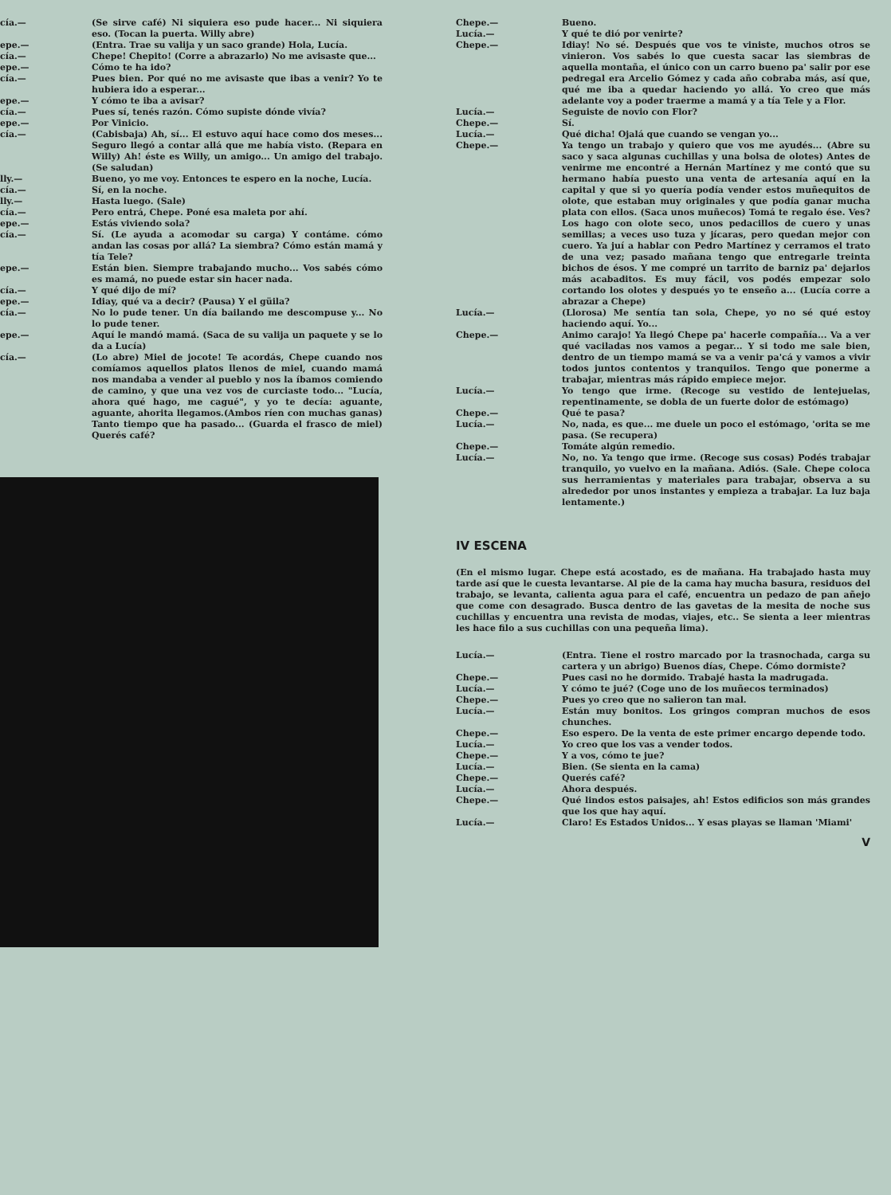cía.— (Se sirve café) Ni siquiera eso pude hacer... Ni siquiera eso. (Tocan la puerta. Willy abre)
epe.— (Entra. Trae su valija y un saco grande) Hola, Lucía.
cía.— Chepe! Chepito! (Corre a abrazarlo) No me avisaste que...
epe.— Cómo te ha ido?
cía.— Pues bien. Por qué no me avisaste que ibas a venir? Yo te hubiera ido a esperar...
epe.— Y cómo te iba a avisar?
cía.— Pues sí, tenés razón. Cómo supiste dónde vivía?
epe.— Por Vinicio.
cía.— (Cabisbaja) Ah, sí... El estuvo aquí hace como dos meses... Seguro llegó a contar allá que me había visto. (Repara en Willy) Ah! éste es Willy, un amigo... Un amigo del trabajo. (Se saludan)
lly.— Bueno, yo me voy. Entonces te espero en la noche, Lucía.
cía.— Sí, en la noche.
lly.— Hasta luego. (Sale)
cía.— Pero entrá, Chepe. Poné esa maleta por ahí.
epe.— Estás viviendo sola?
cía.— Sí. (Le ayuda a acomodar su carga) Y contáme. cómo andan las cosas por allá? La siembra? Cómo están mamá y tía Tele?
epe.— Están bien. Siempre trabajando mucho... Vos sabés cómo es mamá, no puede estar sin hacer nada.
cía.— Y qué dijo de mí?
epe.— Idiay, qué va a decir? (Pausa) Y el güila?
cía.— No lo pude tener. Un día bailando me descompuse y... No lo pude tener.
epe.— Aquí le mandó mamá. (Saca de su valija un paquete y se lo da a Lucía)
cía.— (Lo abre) Miel de jocote! Te acordás, Chepe cuando nos comíamos aquellos platos llenos de miel, cuando mamá nos mandaba a vender al pueblo y nos la íbamos comiendo de camino, y que una vez vos de curciaste todo... "Lucía, ahora qué hago, me cagué", y yo te decía: aguante, aguante, ahorita llegamos.(Ambos ríen con muchas ganas) Tanto tiempo que ha pasado... (Guarda el frasco de miel) Querés café?
Chepe.— Bueno.
Lucía.— Y qué te dió por venirte?
Chepe.— Idiay! No sé. Después que vos te viniste, muchos otros se vinieron. Vos sabés lo que cuesta sacar las siembras de aquella montaña, el único con un carro bueno pa' salir por ese pedregal era Arcelio Gómez y cada año cobraba más, así que, qué me iba a quedar haciendo yo allá. Yo creo que más adelante voy a poder traerme a mamá y a tía Tele y a Flor.
Lucía.— Seguiste de novio con Flor?
Chepe.— Sí.
Lucía.— Qué dicha! Ojalá que cuando se vengan yo...
Chepe.— Ya tengo un trabajo y quiero que vos me ayudés... (Abre su saco y saca algunas cuchillas y una bolsa de olotes) Antes de venirme me encontré a Hernán Martínez y me contó que su hermano había puesto una venta de artesanía aquí en la capital y que si yo quería podía vender estos muñequitos de olote, que estaban muy originales y que podía ganar mucha plata con ellos. (Saca unos muñecos) Tomá te regalo ése. Ves? Los hago con olote seco, unos pedacillos de cuero y unas semillas; a veces uso tuza y jícaras, pero quedan mejor con cuero. Ya juí a hablar con Pedro Martínez y cerramos el trato de una vez; pasado mañana tengo que entregarle treinta bichos de ésos. Y me compré un tarrito de barniz pa' dejarlos más acabaditos. Es muy fácil, vos podés empezar solo cortando los olotes y después yo te enseño a... (Lucía corre a abrazar a Chepe)
Lucía.— (Llorosa) Me sentía tan sola, Chepe, yo no sé qué estoy haciendo aquí. Yo...
Chepe.— Animo carajo! Ya llegó Chepe pa' hacerle compañía... Va a ver qué vaciladas nos vamos a pegar... Y si todo me sale bien, dentro de un tiempo mamá se va a venir pa'cá y vamos a vivir todos juntos contentos y tranquilos. Tengo que ponerme a trabajar, mientras más rápido empiece mejor.
Lucía.— Yo tengo que irme. (Recoge su vestido de lentejuelas, repentinamente, se dobla de un fuerte dolor de estómago)
Chepe.— Qué te pasa?
Lucía.— No, nada, es que... me duele un poco el estómago, 'orita se me pasa. (Se recupera)
Chepe.— Tomáte algún remedio.
Lucía.— No, no. Ya tengo que irme. (Recoge sus cosas) Podés trabajar tranquilo, yo vuelvo en la mañana. Adiós. (Sale. Chepe coloca sus herramientas y materiales para trabajar, observa a su alrededor por unos instantes y empieza a trabajar. La luz baja lentamente.)
IV ESCENA
(En el mismo lugar. Chepe está acostado, es de mañana. Ha trabajado hasta muy tarde así que le cuesta levantarse. Al pie de la cama hay mucha basura, residuos del trabajo, se levanta, calienta agua para el café, encuentra un pedazo de pan añejo que come con desagrado. Busca dentro de las gavetas de la mesita de noche sus cuchillas y encuentra una revista de modas, viajes, etc.. Se sienta a leer mientras les hace filo a sus cuchillas con una pequeña lima).
Lucía.— (Entra. Tiene el rostro marcado por la trasnochada, carga su cartera y un abrigo) Buenos días, Chepe. Cómo dormiste?
Chepe.— Pues casi no he dormido. Trabajé hasta la madrugada.
Lucía.— Y cómo te jué? (Coge uno de los muñecos terminados)
Chepe.— Pues yo creo que no salieron tan mal.
Lucía.— Están muy bonitos. Los gringos compran muchos de esos chunches.
Chepe.— Eso espero. De la venta de este primer encargo depende todo.
Lucía.— Yo creo que los vas a vender todos.
Chepe.— Y a vos, cómo te jue?
Lucía.— Bien. (Se sienta en la cama)
Chepe.— Querés café?
Lucía.— Ahora después.
Chepe.— Qué lindos estos paisajes, ah! Estos edificios son más grandes que los que hay aquí.
Lucía.— Claro! Es Estados Unidos... Y esas playas se llaman 'Miami'
V